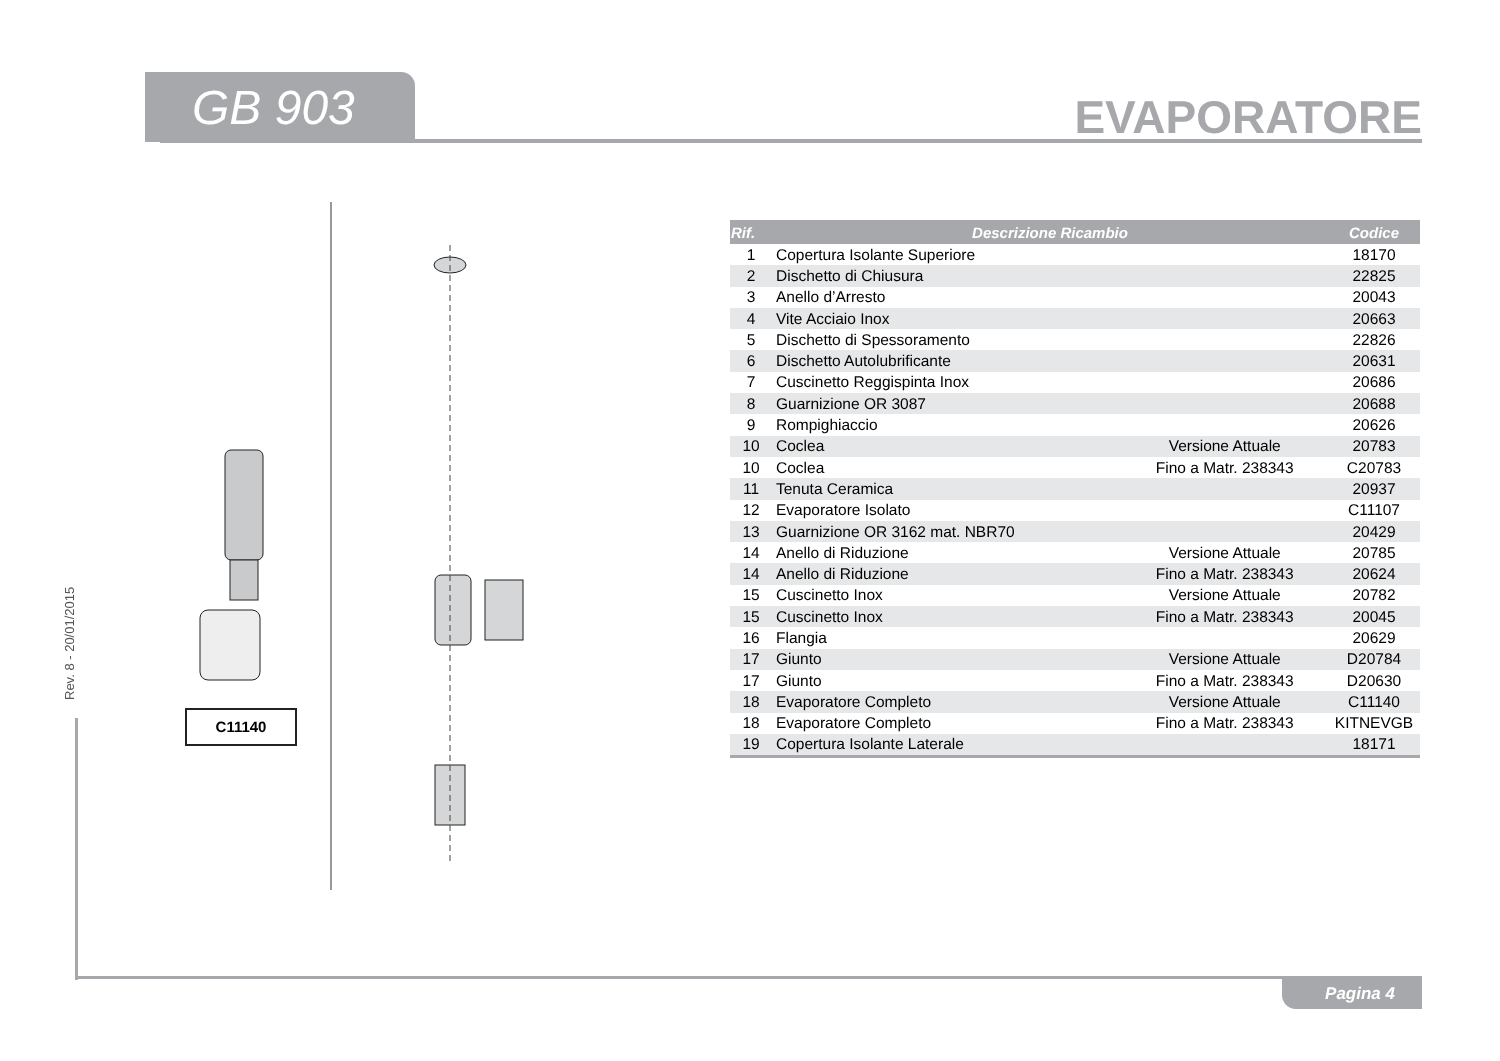GB 903 EVAPORATORE
Rev. 8 - 20/01/2015
C11140
| Rif. | Descrizione Ricambio | | Codice |
| --- | --- | --- | --- |
| 1 | Copertura Isolante Superiore | | 18170 |
| 2 | Dischetto di Chiusura | | 22825 |
| 3 | Anello d’Arresto | | 20043 |
| 4 | Vite Acciaio Inox | | 20663 |
| 5 | Dischetto di Spessoramento | | 22826 |
| 6 | Dischetto Autolubrificante | | 20631 |
| 7 | Cuscinetto Reggispinta Inox | | 20686 |
| 8 | Guarnizione OR 3087 | | 20688 |
| 9 | Rompighiaccio | | 20626 |
| 10 | Coclea | Versione Attuale | 20783 |
| 10 | Coclea | Fino a Matr. 238343 | C20783 |
| 11 | Tenuta Ceramica | | 20937 |
| 12 | Evaporatore Isolato | | C11107 |
| 13 | Guarnizione OR 3162 mat. NBR70 | | 20429 |
| 14 | Anello di Riduzione | Versione Attuale | 20785 |
| 14 | Anello di Riduzione | Fino a Matr. 238343 | 20624 |
| 15 | Cuscinetto Inox | Versione Attuale | 20782 |
| 15 | Cuscinetto Inox | Fino a Matr. 238343 | 20045 |
| 16 | Flangia | | 20629 |
| 17 | Giunto | Versione Attuale | D20784 |
| 17 | Giunto | Fino a Matr. 238343 | D20630 |
| 18 | Evaporatore Completo | Versione Attuale | C11140 |
| 18 | Evaporatore Completo | Fino a Matr. 238343 | KITNEVGB |
| 19 | Copertura Isolante Laterale | | 18171 |
Pagina 4